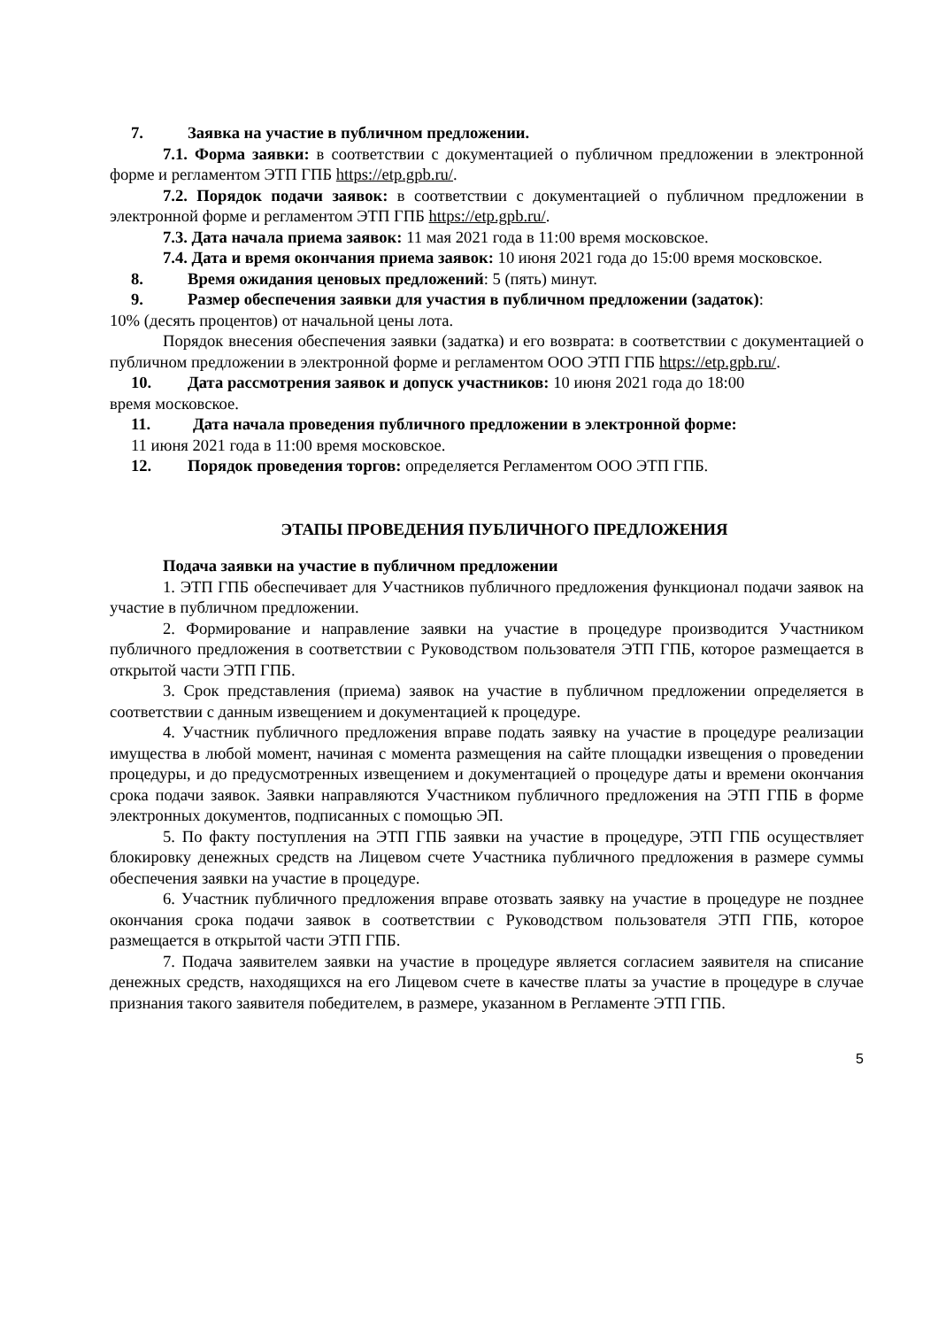7. Заявка на участие в публичном предложении.
7.1. Форма заявки: в соответствии с документацией о публичном предложении в электронной форме и регламентом ЭТП ГПБ https://etp.gpb.ru/.
7.2. Порядок подачи заявок: в соответствии с документацией о публичном предложении в электронной форме и регламентом ЭТП ГПБ https://etp.gpb.ru/.
7.3. Дата начала приема заявок: 11 мая 2021 года в 11:00 время московское.
7.4. Дата и время окончания приема заявок: 10 июня 2021 года до 15:00 время московское.
8. Время ожидания ценовых предложений: 5 (пять) минут.
9. Размер обеспечения заявки для участия в публичном предложении (задаток):
10% (десять процентов) от начальной цены лота.
Порядок внесения обеспечения заявки (задатка) и его возврата: в соответствии с документацией о публичном предложении в электронной форме и регламентом ООО ЭТП ГПБ https://etp.gpb.ru/.
10. Дата рассмотрения заявок и допуск участников: 10 июня 2021 года до 18:00
время московское.
11. Дата начала проведения публичного предложении в электронной форме:
11 июня 2021 года в 11:00 время московское.
12. Порядок проведения торгов: определяется Регламентом ООО ЭТП ГПБ.
ЭТАПЫ ПРОВЕДЕНИЯ ПУБЛИЧНОГО ПРЕДЛОЖЕНИЯ
Подача заявки на участие в публичном предложении
1. ЭТП ГПБ обеспечивает для Участников публичного предложения функционал подачи заявок на участие в публичном предложении.
2. Формирование и направление заявки на участие в процедуре производится Участником публичного предложения в соответствии с Руководством пользователя ЭТП ГПБ, которое размещается в открытой части ЭТП ГПБ.
3. Срок представления (приема) заявок на участие в публичном предложении определяется в соответствии с данным извещением и документацией к процедуре.
4. Участник публичного предложения вправе подать заявку на участие в процедуре реализации имущества в любой момент, начиная с момента размещения на сайте площадки извещения о проведении процедуры, и до предусмотренных извещением и документацией о процедуре даты и времени окончания срока подачи заявок. Заявки направляются Участником публичного предложения на ЭТП ГПБ в форме электронных документов, подписанных с помощью ЭП.
5. По факту поступления на ЭТП ГПБ заявки на участие в процедуре, ЭТП ГПБ осуществляет блокировку денежных средств на Лицевом счете Участника публичного предложения в размере суммы обеспечения заявки на участие в процедуре.
6. Участник публичного предложения вправе отозвать заявку на участие в процедуре не позднее окончания срока подачи заявок в соответствии с Руководством пользователя ЭТП ГПБ, которое размещается в открытой части ЭТП ГПБ.
7. Подача заявителем заявки на участие в процедуре является согласием заявителя на списание денежных средств, находящихся на его Лицевом счете в качестве платы за участие в процедуре в случае признания такого заявителя победителем, в размере, указанном в Регламенте ЭТП ГПБ.
5